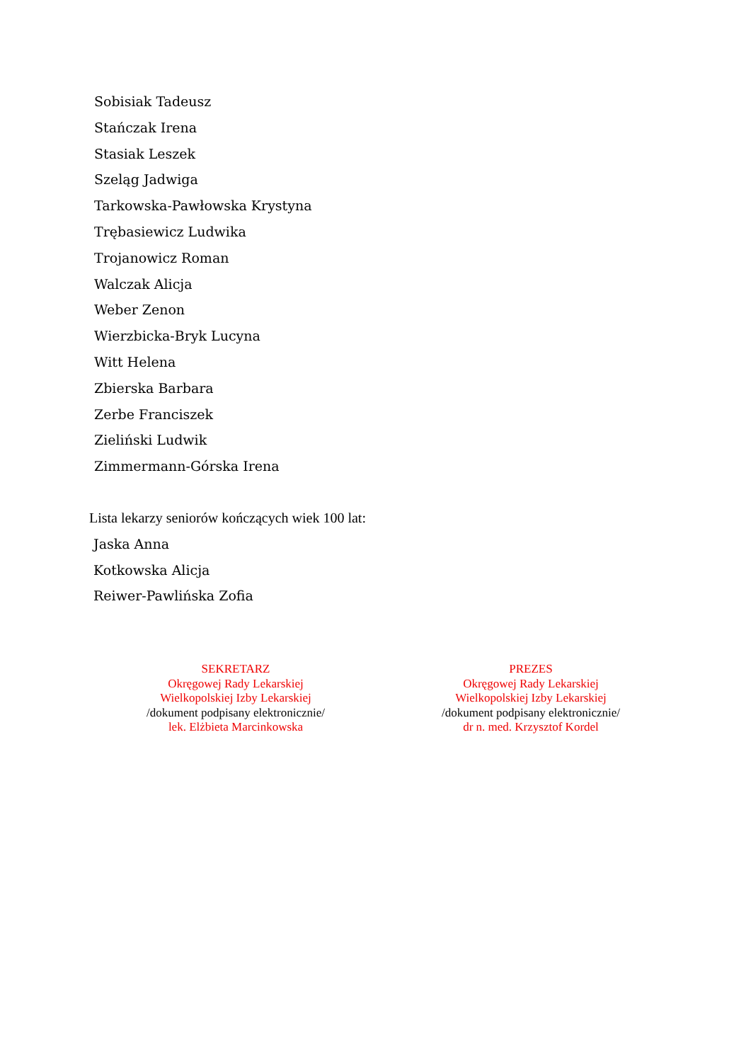Sobisiak Tadeusz
Stańczak Irena
Stasiak Leszek
Szeląg Jadwiga
Tarkowska-Pawłowska Krystyna
Trębasiewicz Ludwika
Trojanowicz Roman
Walczak Alicja
Weber Zenon
Wierzbicka-Bryk Lucyna
Witt Helena
Zbierska Barbara
Zerbe Franciszek
Zieliński Ludwik
Zimmermann-Górska Irena
Lista lekarzy seniorów kończących wiek 100 lat:
Jaska Anna
Kotkowska Alicja
Reiwer-Pawlińska Zofia
SEKRETARZ
Okręgowej Rady Lekarskiej
Wielkopolskiej Izby Lekarskiej
/dokument podpisany elektronicznie/
lek. Elżbieta Marcinkowska
PREZES
Okręgowej Rady Lekarskiej
Wielkopolskiej Izby Lekarskiej
/dokument podpisany elektronicznie/
dr n. med. Krzysztof Kordel